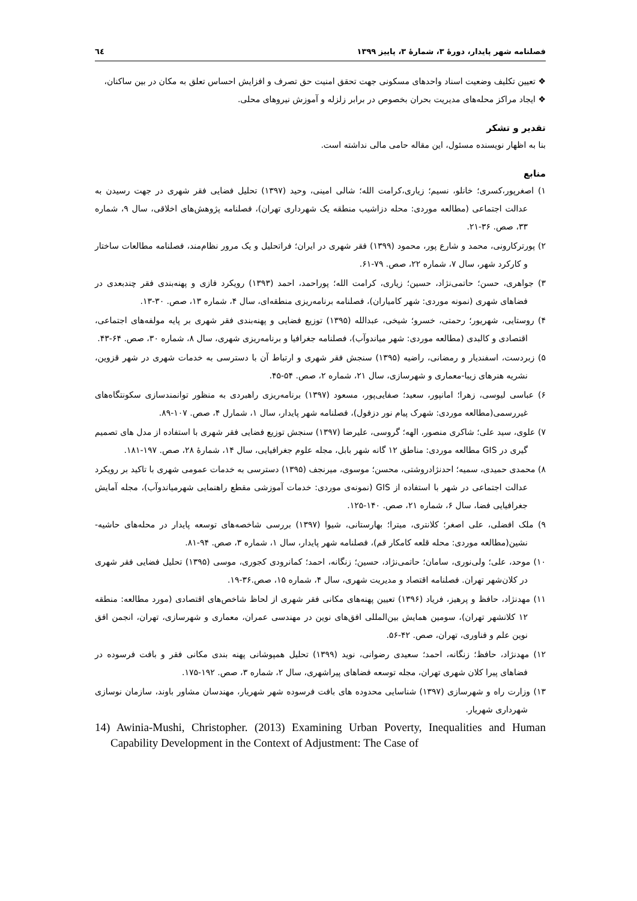فصلنامه شهر پایدار، دورهٔ ۳، شمارهٔ ۳، پاییز ۱۳۹۹ ٦٤
❖ تعیین تکلیف وضعیت اسناد واحدهای مسکونی جهت تحقق امنیت حق تصرف و افزایش احساس تعلق به مکان در بین ساکنان،
❖ ایجاد مراکز محله‌های مدیریت بحران بخصوص در برابر زلزله و آموزش نیروهای محلی.
تقدیر و تشکر
بنا به اظهار نویسنده مسئول، این مقاله حامی مالی نداشته است.
منابع
۱) اصغرپور،کسری؛ خانلو، نسیم؛ زیاری،کرامت الله؛ شالی امینی، وحید (۱۳۹۷) تحلیل فضایی فقر شهری در جهت رسیدن به عدالت اجتماعی (مطالعه موردی: محله دزاشیب منطقه یک شهرداری تهران)، فصلنامه پژوهش‌های اخلاقی، سال ۹، شماره ۳۳، صص. ۳۶-۲۱.
۲) پورترکارونی، محمد و شارع پور، محمود (۱۳۹۹) فقر شهری در ایران؛ فراتحلیل و یک مرور نظام‌مند، فصلنامه مطالعات ساختار و کارکرد شهر، سال ۷، شماره ۲۲، صص. ۷۹-۶۱.
۳) جواهری، حسن؛ حاتمی‌نژاد، حسین؛ زیاری، کرامت الله؛ پوراحمد، احمد (۱۳۹۳) رویکرد فازی و پهنه‌بندی فقر چندبعدی در فضاهای شهری (نمونه موردی: شهر کامیاران)، فصلنامه برنامه‌ریزی منطقه‌ای، سال ۴، شماره ۱۳، صص. ۳۰-۱۳.
۴) روستایی، شهریور؛ رحمتی، خسرو؛ شیخی، عبدالله (۱۳۹۵) توزیع فضایی و پهنه‌بندی فقر شهری بر پایه مولفه‌های اجتماعی، اقتصادی و کالبدی (مطالعه موردی: شهر میاندوآب)، فصلنامه جغرافیا و برنامه‌ریزی شهری، سال ۸، شماره ۳۰، صص. ۶۴-۴۳.
۵) زبردست، اسفندیار و رمضانی، راضیه (۱۳۹۵) سنجش فقر شهری و ارتباط آن با دسترسی به خدمات شهری در شهر قزوین، نشریه هنرهای زیبا-معماری و شهرسازی، سال ۲۱، شماره ۲، صص. ۵۴-۴۵.
۶) عباسی لیوسی، زهرا؛ امانپور، سعید؛ صفایی‌پور، مسعود (۱۳۹۷) برنامه‌ریزی راهبردی به منظور توانمندسازی سکونتگاه‌های غیررسمی(مطالعه موردی: شهرک پیام نور دزفول)، فصلنامه شهر پایدار، سال ۱، شمارل ۴، صص. ۱۰۷-۸۹.
۷) علوی، سید علی؛ شاکری منصور، الهه؛ گروسی، علیرضا (۱۳۹۷) سنجش توزیع فضایی فقر شهری با استفاده از مدل های تصمیم گیری در GIS مطالعه موردی: مناطق ۱۲ گانه شهر بابل، مجله علوم جغرافیایی، سال ۱۴، شمارهٔ ۲۸، صص. ۱۹۷-۱۸۱.
۸) محمدی حمیدی، سمیه؛ احدنژادروشتی، محسن؛ موسوی، میرنجف (۱۳۹۵) دسترسی به خدمات عمومی شهری با تاکید بر رویکرد عدالت اجتماعی در شهر با استفاده از GIS (نمونه‌ی موردی: خدمات آموزشی مقطع راهنمایی شهرمیاندوآب)، مجله آمایش جغرافیایی فضا، سال ۶، شماره ۲۱، صص. ۱۴۰-۱۲۵.
۹) ملک افضلی، علی اصغر؛ کلانتری، میترا؛ بهارستانی، شیوا (۱۳۹۷) بررسی شاخصه‌های توسعه پایدار در محله‌های حاشیه-نشین(مطالعه موردی: محله قلعه کامکار قم)، فصلنامه شهر پایدار، سال ۱، شماره ۳، صص. ۹۴-۸۱.
۱۰) موحد، علی؛ ولی‌نوری، سامان؛ حاتمی‌نژاد، حسین؛ زنگانه، احمد؛ کمانرودی کجوری، موسی (۱۳۹۵) تحلیل فضایی فقر شهری در کلان‌شهر تهران. فصلنامه اقتصاد و مدیریت شهری، سال ۴، شماره ۱۵، صص.۳۶-۱۹.
۱۱) مهدنژاد، حافظ و پرهیز، فریاد (۱۳۹۶) تعیین پهنه‌های مکانی فقر شهری از لحاظ شاخص‌های اقتصادی (مورد مطالعه: منطقه ۱۲ کلانشهر تهران)، سومین همایش بین‌المللی افق‌های نوین در مهندسی عمران، معماری و شهرسازی، تهران، انجمن افق نوین علم و فناوری، تهران، صص. ۴۲-۵۶.
۱۲) مهدنژاد، حافظ؛ زنگانه، احمد؛ سعیدی رضوانی، نوید (۱۳۹۹) تحلیل همپوشانی پهنه بندی مکانی فقر و بافت فرسوده در فضاهای پیرا کلان شهری تهران، مجله توسعه فضاهای پیراشهری، سال ۲، شماره ۳، صص. ۱۹۲-۱۷۵.
۱۳) وزارت راه و شهرسازی (۱۳۹۷) شناسایی محدوده های بافت فرسوده شهر شهریار، مهندسان مشاور باوند، سازمان نوسازی شهرداری شهریار.
14) Awinia-Mushi, Christopher. (2013) Examining Urban Poverty, Inequalities and Human Capability Development in the Context of Adjustment: The Case of